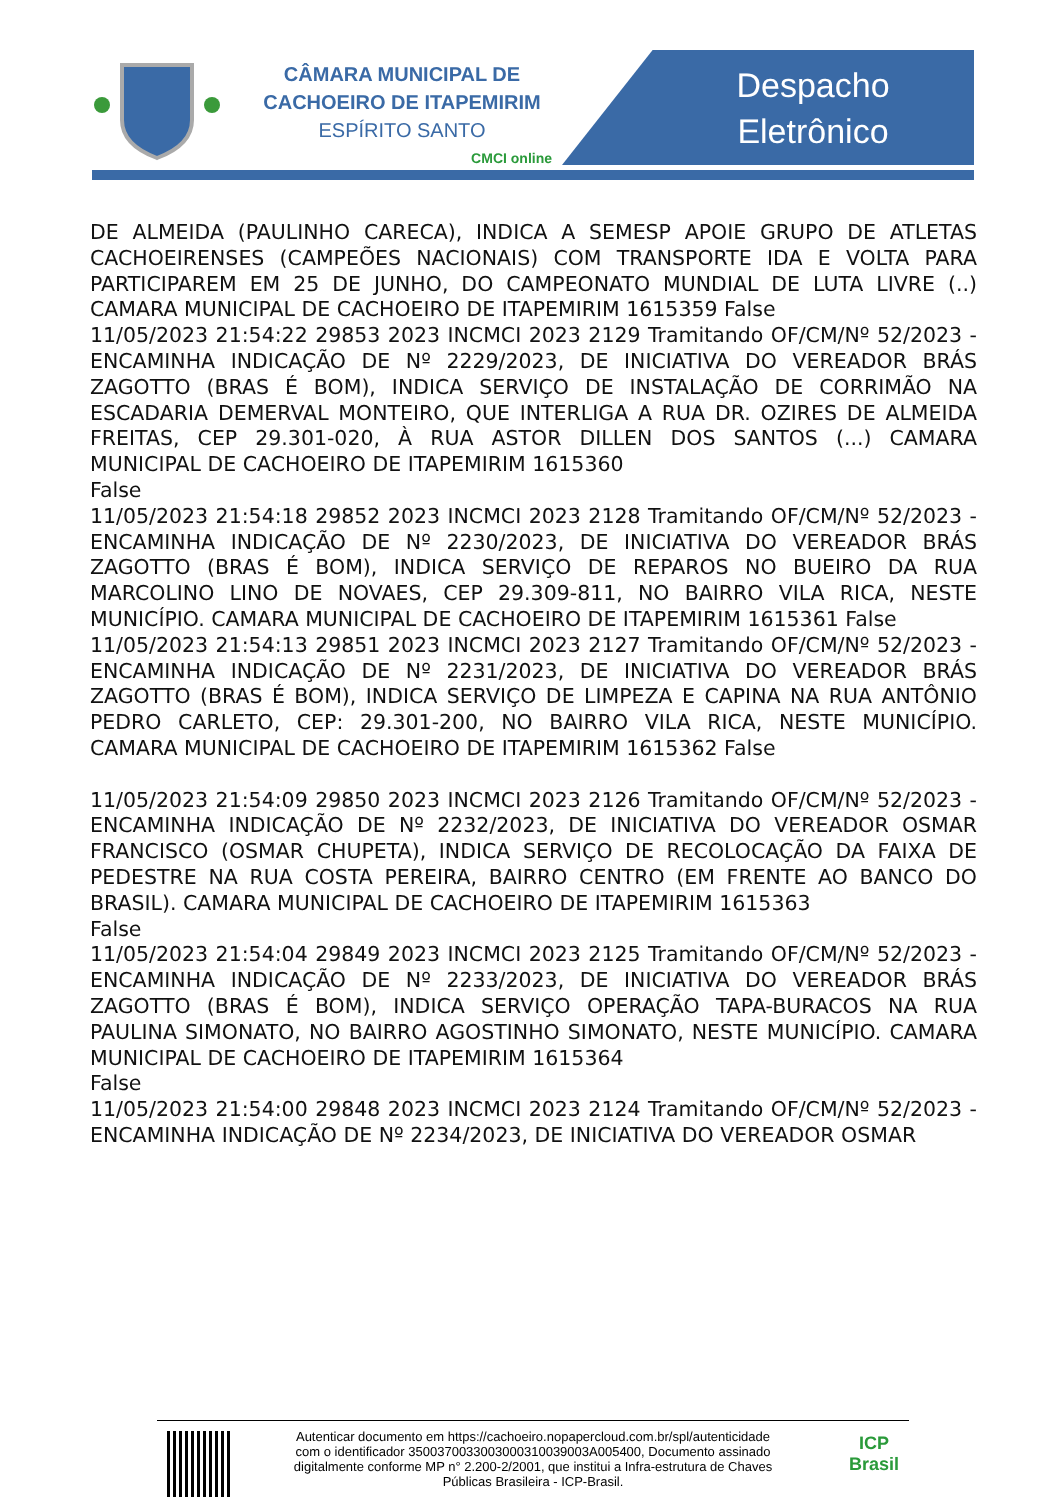CÂMARA MUNICIPAL DE
CACHOEIRO DE ITAPEMIRIM
ESPÍRITO SANTO
CMCI online
Despacho
Eletrônico
DE ALMEIDA (PAULINHO CARECA), INDICA A SEMESP APOIE GRUPO DE ATLETAS CACHOEIRENSES (CAMPEÕES NACIONAIS) COM TRANSPORTE IDA E VOLTA PARA PARTICIPAREM EM 25 DE JUNHO, DO CAMPEONATO MUNDIAL DE LUTA LIVRE (..) CAMARA MUNICIPAL DE CACHOEIRO DE ITAPEMIRIM 1615359 False
11/05/2023 21:54:22 29853 2023 INCMCI 2023 2129 Tramitando OF/CM/Nº 52/2023 - ENCAMINHA INDICAÇÃO DE Nº 2229/2023, DE INICIATIVA DO VEREADOR BRÁS ZAGOTTO (BRAS É BOM), INDICA SERVIÇO DE INSTALAÇÃO DE CORRIMÃO NA ESCADARIA DEMERVAL MONTEIRO, QUE INTERLIGA A RUA DR. OZIRES DE ALMEIDA FREITAS, CEP 29.301-020, À RUA ASTOR DILLEN DOS SANTOS (...) CAMARA MUNICIPAL DE CACHOEIRO DE ITAPEMIRIM 1615360
False
11/05/2023 21:54:18 29852 2023 INCMCI 2023 2128 Tramitando OF/CM/Nº 52/2023 - ENCAMINHA INDICAÇÃO DE Nº 2230/2023, DE INICIATIVA DO VEREADOR BRÁS ZAGOTTO (BRAS É BOM), INDICA SERVIÇO DE REPAROS NO BUEIRO DA RUA MARCOLINO LINO DE NOVAES, CEP 29.309-811, NO BAIRRO VILA RICA, NESTE MUNICÍPIO. CAMARA MUNICIPAL DE CACHOEIRO DE ITAPEMIRIM 1615361 False
11/05/2023 21:54:13 29851 2023 INCMCI 2023 2127 Tramitando OF/CM/Nº 52/2023 - ENCAMINHA INDICAÇÃO DE Nº 2231/2023, DE INICIATIVA DO VEREADOR BRÁS ZAGOTTO (BRAS É BOM), INDICA SERVIÇO DE LIMPEZA E CAPINA NA RUA ANTÔNIO PEDRO CARLETO, CEP: 29.301-200, NO BAIRRO VILA RICA, NESTE MUNICÍPIO. CAMARA MUNICIPAL DE CACHOEIRO DE ITAPEMIRIM 1615362 False
11/05/2023 21:54:09 29850 2023 INCMCI 2023 2126 Tramitando OF/CM/Nº 52/2023 - ENCAMINHA INDICAÇÃO DE Nº 2232/2023, DE INICIATIVA DO VEREADOR OSMAR FRANCISCO (OSMAR CHUPETA), INDICA SERVIÇO DE RECOLOCAÇÃO DA FAIXA DE PEDESTRE NA RUA COSTA PEREIRA, BAIRRO CENTRO (EM FRENTE AO BANCO DO BRASIL). CAMARA MUNICIPAL DE CACHOEIRO DE ITAPEMIRIM 1615363
False
11/05/2023 21:54:04 29849 2023 INCMCI 2023 2125 Tramitando OF/CM/Nº 52/2023 - ENCAMINHA INDICAÇÃO DE Nº 2233/2023, DE INICIATIVA DO VEREADOR BRÁS ZAGOTTO (BRAS É BOM), INDICA SERVIÇO OPERAÇÃO TAPA-BURACOS NA RUA PAULINA SIMONATO, NO BAIRRO AGOSTINHO SIMONATO, NESTE MUNICÍPIO. CAMARA MUNICIPAL DE CACHOEIRO DE ITAPEMIRIM 1615364
False
11/05/2023 21:54:00 29848 2023 INCMCI 2023 2124 Tramitando OF/CM/Nº 52/2023 - ENCAMINHA INDICAÇÃO DE Nº 2234/2023, DE INICIATIVA DO VEREADOR OSMAR
Autenticar documento em https://cachoeiro.nopapercloud.com.br/spl/autenticidade
com o identificador 350037003300300031003900​3A005400, Documento assinado
digitalmente conforme MP n° 2.200-2/2001, que institui a Infra-estrutura de Chaves
Públicas Brasileira - ICP-Brasil.
ICP
Brasil